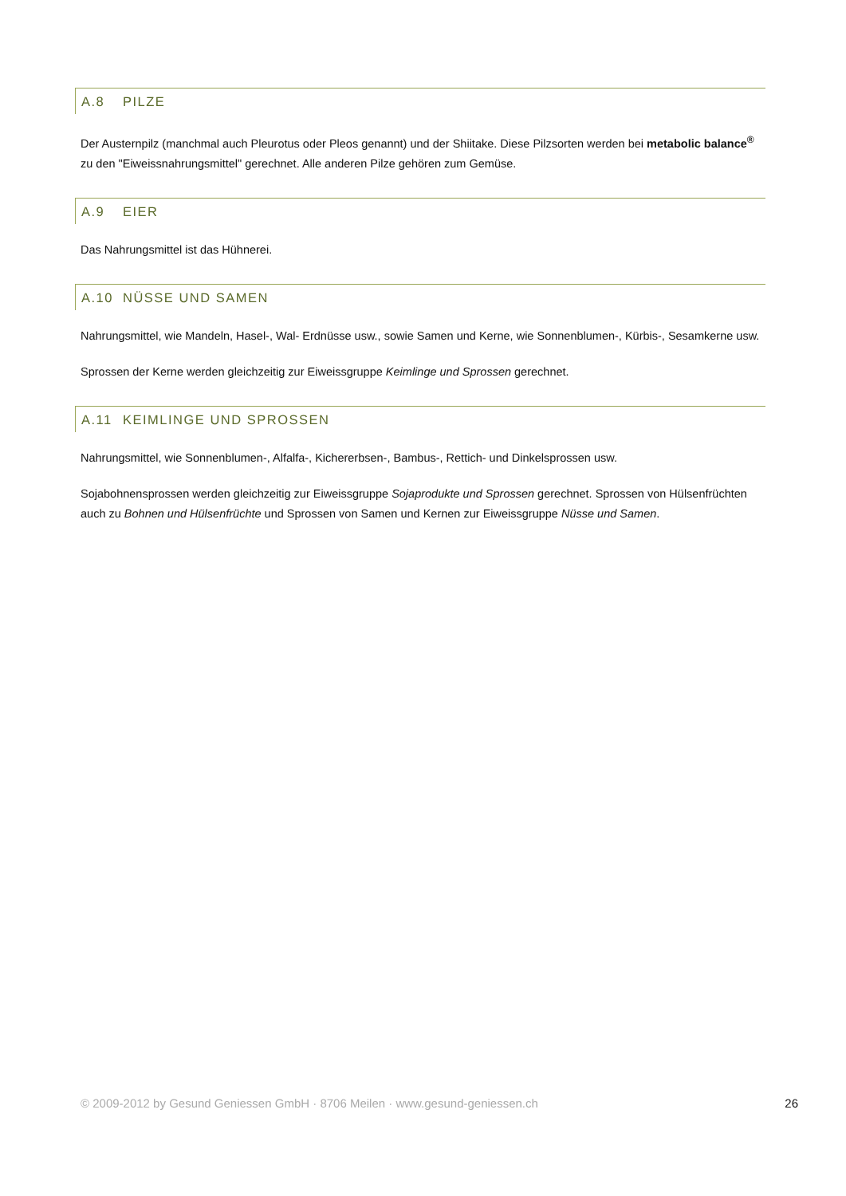A.8 PILZE
Der Austernpilz (manchmal auch Pleurotus oder Pleos genannt) und der Shiitake. Diese Pilzsorten werden bei metabolic balance<sup>®</sup> zu den "Eiweissnahrungsmittel" gerechnet. Alle anderen Pilze gehören zum Gemüse.
A.9 EIER
Das Nahrungsmittel ist das Hühnerei.
A.10 NÜSSE UND SAMEN
Nahrungsmittel, wie Mandeln, Hasel-, Wal- Erdnüsse usw., sowie Samen und Kerne, wie Sonnenblumen-, Kürbis-, Sesamkerne usw.
Sprossen der Kerne werden gleichzeitig zur Eiweissgruppe Keimlinge und Sprossen gerechnet.
A.11 KEIMLINGE UND SPROSSEN
Nahrungsmittel, wie Sonnenblumen-, Alfalfa-, Kichererbsen-, Bambus-, Rettich- und Dinkelsprossen usw.
Sojabohnensprossen werden gleichzeitig zur Eiweissgruppe Sojaprodukte und Sprossen gerechnet. Sprossen von Hülsenfrüchten auch zu Bohnen und Hülsenfrüchte und Sprossen von Samen und Kernen zur Eiweissgruppe Nüsse und Samen.
© 2009-2012 by Gesund Geniessen GmbH · 8706 Meilen · www.gesund-geniessen.ch 26